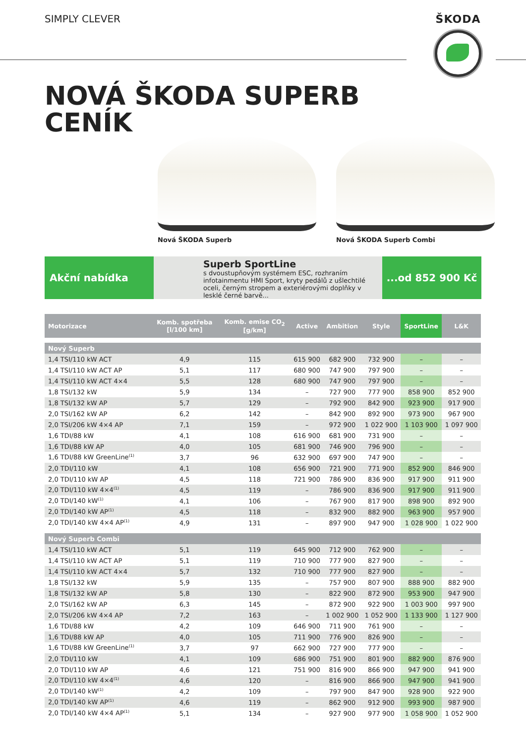SIMPLY CLEVER ŠKODA
NOVÁ ŠKODA SUPERB
CENÍK
Nová ŠKODA Superb Nová ŠKODA Superb Combi
Akční nabídka
Superb SportLine
s dvoustupňovým systémem ESC, rozhraním infotainmentu HMI Sport, kryty pedálů z ušlechtilé oceli, černým stropem a exteriérovými doplňky v lesklé černé barvě...
...od 852 900 Kč
| Motorizace | Komb. spotřeba [l/100 km] | Komb. emise CO<sub>2</sub> [g/km] | Active | Ambition | Style | SportLine | L&K |
| --- | --- | --- | --- | --- | --- | --- | --- |
| Nový Superb | | | | | | | |
| 1,4 TSI/110 kW ACT | 4,9 | 115 | 615 900 | 682 900 | 732 900 | – | – |
| 1,4 TSI/110 kW ACT AP | 5,1 | 117 | 680 900 | 747 900 | 797 900 | – | – |
| 1,4 TSI/110 kW ACT 4×4 | 5,5 | 128 | 680 900 | 747 900 | 797 900 | – | – |
| 1,8 TSI/132 kW | 5,9 | 134 | – | 727 900 | 777 900 | 858 900 | 852 900 |
| 1,8 TSI/132 kW AP | 5,7 | 129 | – | 792 900 | 842 900 | 923 900 | 917 900 |
| 2,0 TSI/162 kW AP | 6,2 | 142 | – | 842 900 | 892 900 | 973 900 | 967 900 |
| 2,0 TSI/206 kW 4×4 AP | 7,1 | 159 | – | 972 900 | 1 022 900 | 1 103 900 | 1 097 900 |
| 1,6 TDI/88 kW | 4,1 | 108 | 616 900 | 681 900 | 731 900 | – | – |
| 1,6 TDI/88 kW AP | 4,0 | 105 | 681 900 | 746 900 | 796 900 | – | – |
| 1,6 TDI/88 kW GreenLine<sup>(1)</sup> | 3,7 | 96 | 632 900 | 697 900 | 747 900 | – | – |
| 2,0 TDI/110 kW | 4,1 | 108 | 656 900 | 721 900 | 771 900 | 852 900 | 846 900 |
| 2,0 TDI/110 kW AP | 4,5 | 118 | 721 900 | 786 900 | 836 900 | 917 900 | 911 900 |
| 2,0 TDI/110 kW 4×4<sup>(1)</sup> | 4,5 | 119 | – | 786 900 | 836 900 | 917 900 | 911 900 |
| 2,0 TDI/140 kW<sup>(1)</sup> | 4,1 | 106 | – | 767 900 | 817 900 | 898 900 | 892 900 |
| 2,0 TDI/140 kW AP<sup>(1)</sup> | 4,5 | 118 | – | 832 900 | 882 900 | 963 900 | 957 900 |
| 2,0 TDI/140 kW 4×4 AP<sup>(1)</sup> | 4,9 | 131 | – | 897 900 | 947 900 | 1 028 900 | 1 022 900 |
| Nový Superb Combi | | | | | | | |
| 1,4 TSI/110 kW ACT | 5,1 | 119 | 645 900 | 712 900 | 762 900 | – | – |
| 1,4 TSI/110 kW ACT AP | 5,1 | 119 | 710 900 | 777 900 | 827 900 | – | – |
| 1,4 TSI/110 kW ACT 4×4 | 5,7 | 132 | 710 900 | 777 900 | 827 900 | – | – |
| 1,8 TSI/132 kW | 5,9 | 135 | – | 757 900 | 807 900 | 888 900 | 882 900 |
| 1,8 TSI/132 kW AP | 5,8 | 130 | – | 822 900 | 872 900 | 953 900 | 947 900 |
| 2,0 TSI/162 kW AP | 6,3 | 145 | – | 872 900 | 922 900 | 1 003 900 | 997 900 |
| 2,0 TSI/206 kW 4×4 AP | 7,2 | 163 | – | 1 002 900 | 1 052 900 | 1 133 900 | 1 127 900 |
| 1,6 TDI/88 kW | 4,2 | 109 | 646 900 | 711 900 | 761 900 | – | – |
| 1,6 TDI/88 kW AP | 4,0 | 105 | 711 900 | 776 900 | 826 900 | – | – |
| 1,6 TDI/88 kW GreenLine<sup>(1)</sup> | 3,7 | 97 | 662 900 | 727 900 | 777 900 | – | – |
| 2,0 TDI/110 kW | 4,1 | 109 | 686 900 | 751 900 | 801 900 | 882 900 | 876 900 |
| 2,0 TDI/110 kW AP | 4,6 | 121 | 751 900 | 816 900 | 866 900 | 947 900 | 941 900 |
| 2,0 TDI/110 kW 4×4<sup>(1)</sup> | 4,6 | 120 | – | 816 900 | 866 900 | 947 900 | 941 900 |
| 2,0 TDI/140 kW<sup>(1)</sup> | 4,2 | 109 | – | 797 900 | 847 900 | 928 900 | 922 900 |
| 2,0 TDI/140 kW AP<sup>(1)</sup> | 4,6 | 119 | – | 862 900 | 912 900 | 993 900 | 987 900 |
| 2,0 TDI/140 kW 4×4 AP<sup>(1)</sup> | 5,1 | 134 | – | 927 900 | 977 900 | 1 058 900 | 1 052 900 |